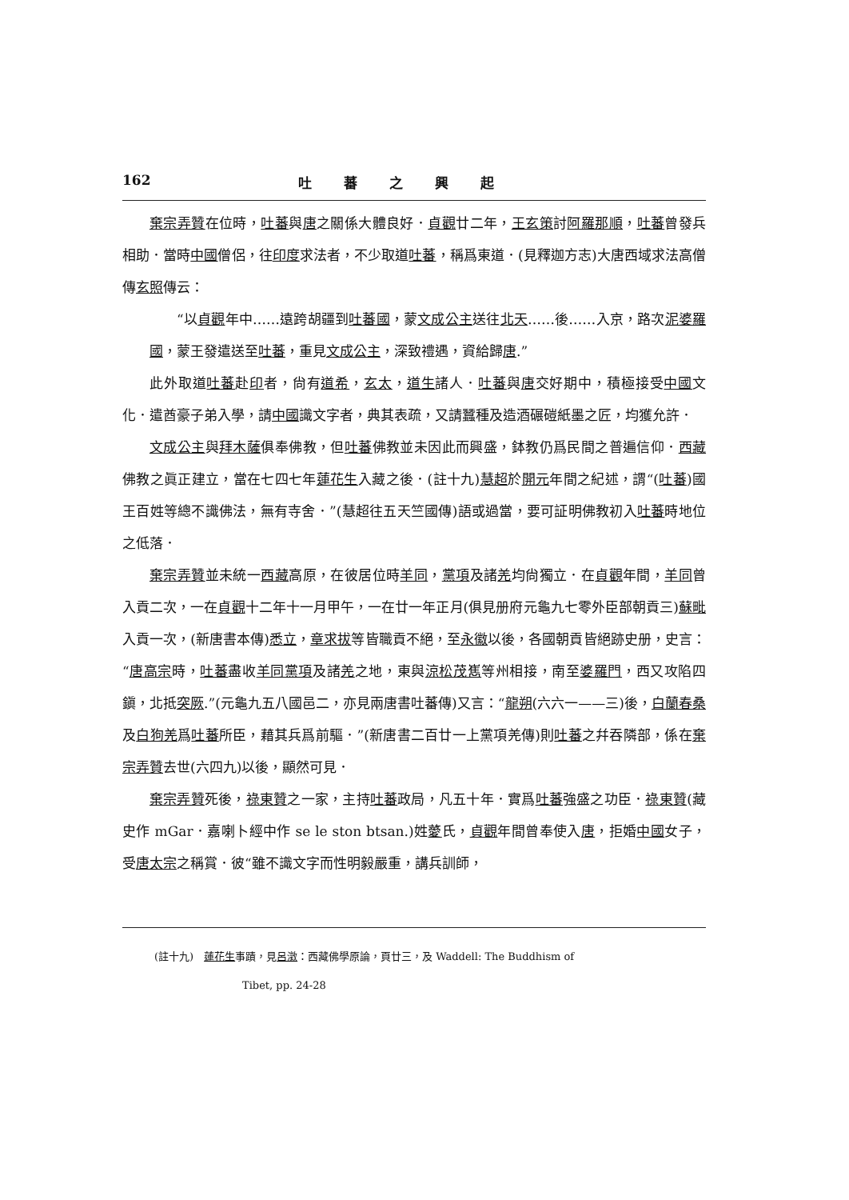162 吐蕃之興起
棄宗弄贊在位時，吐蕃與唐之關係大體良好．貞觀廿二年，王玄策討阿羅那順，吐蕃曾發兵相助．當時中國僧侶，往印度求法者，不少取道吐蕃，稱爲東道．(見釋迦方志)大唐西域求法高僧傳玄照傳云：
“以貞觀年中……遠跨胡疆到吐蕃國，蒙文成公主送往北天……後……入京，路次泥婆羅國，蒙王發遣送至吐蕃，重見文成公主，深致禮遇，資給歸唐.”
此外取道吐蕃赴印者，尙有道希，玄太，道生諸人．吐蕃與唐交好期中，積極接受中國文化．遣酋豪子弟入學，請中國識文字者，典其表疏，又請蠶種及造酒碾磑紙墨之匠，均獲允許．
文成公主與拜木薩俱奉佛教，但吐蕃佛教並未因此而興盛，鉢教仍爲民間之普遍信仰．西藏佛教之眞正建立，當在七四七年蓮花生入藏之後．(註十九)慧超於開元年間之紀述，謂“(吐蕃)國王百姓等總不識佛法，無有寺舍．”(慧超往五天竺國傳)語或過當，要可証明佛教初入吐蕃時地位之低落．
棄宗弄贊並未統一西藏高原，在彼居位時羊同，黨項及諸羌均尙獨立．在貞觀年間，羊同曾入貢二次，一在貞觀十二年十一月甲午，一在廿一年正月(俱見册府元龜九七零外臣部朝貢三)蘇毗入貢一次，(新唐書本傳)悉立，章求拔等皆職貢不絕，至永徽以後，各國朝貢皆絕跡史册，史言：“唐高宗時，吐蕃盡收羊同黨項及諸羌之地，東與涼松茂嶲等州相接，南至婆羅門，西又攻陷四鎭，北抵突厥.”(元龜九五八國邑二，亦見兩唐書吐蕃傳)又言：“龍朔(六六一——三)後，白蘭春桑及白狗羌爲吐蕃所臣，藉其兵爲前驅．”(新唐書二百廿一上黨項羌傳)則吐蕃之幷吞隣部，係在棄宗弄贊去世(六四九)以後，顯然可見．
棄宗弄贊死後，祿東贊之一家，主持吐蕃政局，凡五十年．實爲吐蕃強盛之功臣．祿東贊(藏史作 mGar．嘉喇卜經中作 se le ston btsan.)姓薆氏，貞觀年間曾奉使入唐，拒婚中國女子，受唐太宗之稱賞．彼“雖不識文字而性明毅嚴重，講兵訓師，
(註十九)　蓮花生事蹟，見呂澂：西藏佛學原論，頁廿三，及 Waddell: The Buddhism of
Tibet, pp. 24-28